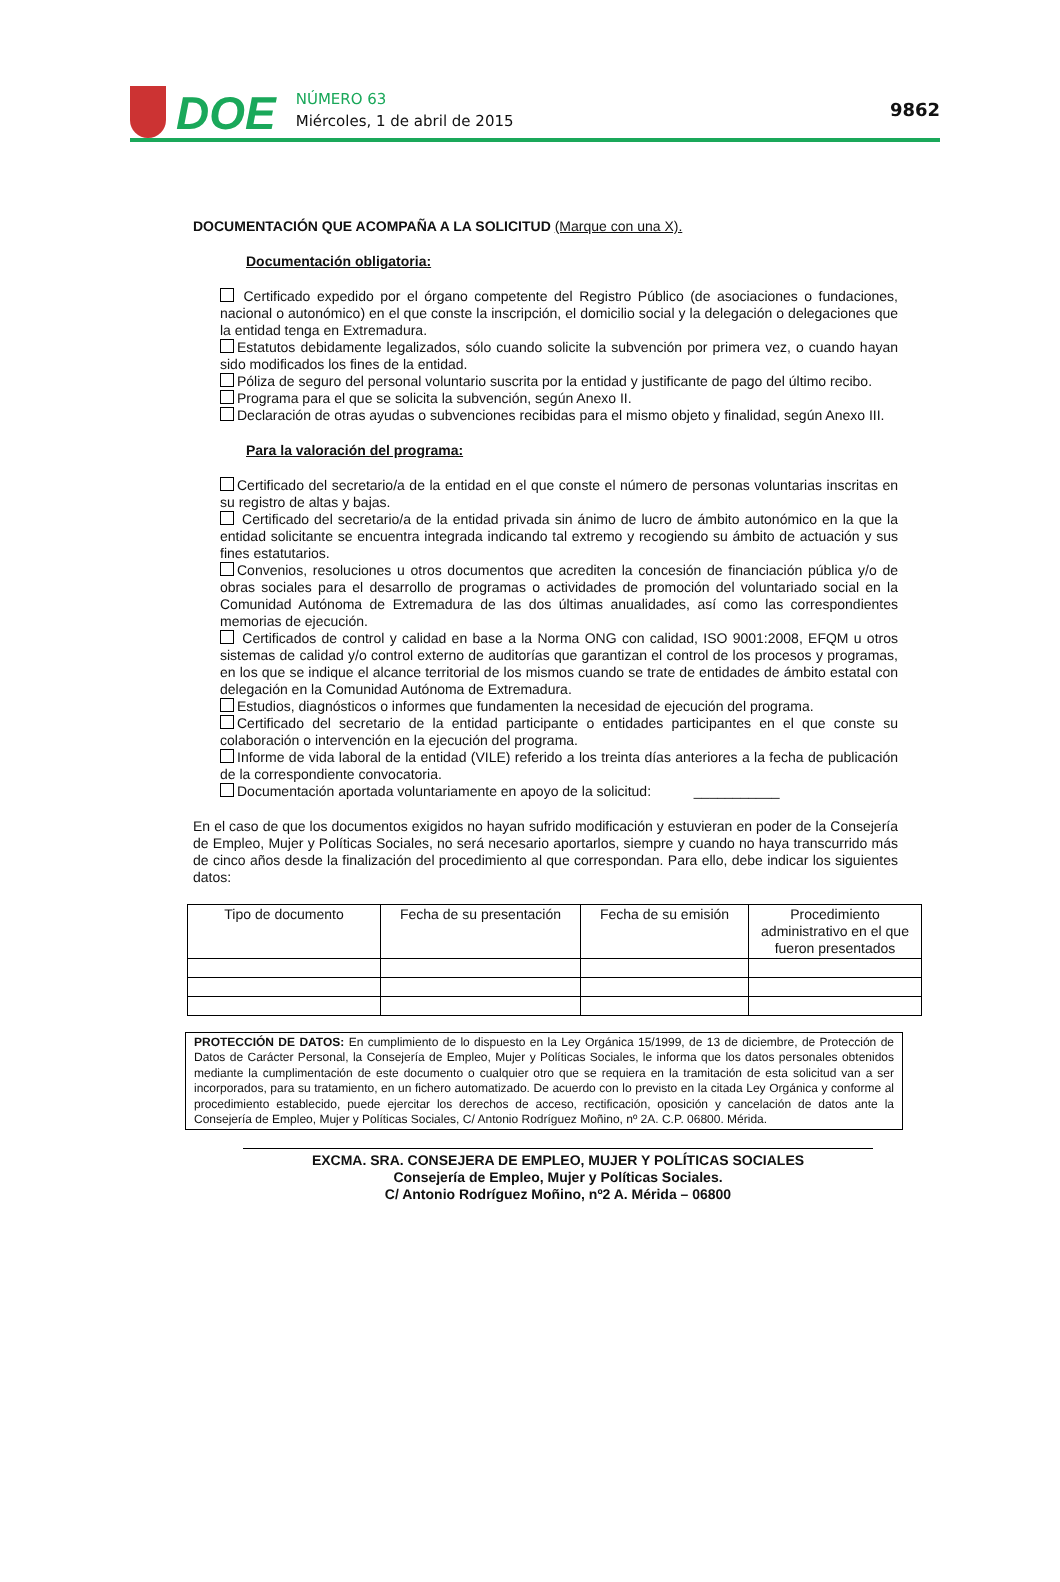DOE
NÚMERO 63
Miércoles, 1 de abril de 2015
9862
DOCUMENTACIÓN QUE ACOMPAÑA A LA SOLICITUD (Marque con una X).
Documentación obligatoria:
Certificado expedido por el órgano competente del Registro Público (de asociaciones o fundaciones, nacional o autonómico) en el que conste la inscripción, el domicilio social y la delegación o delegaciones que la entidad tenga en Extremadura.
Estatutos debidamente legalizados, sólo cuando solicite la subvención por primera vez, o cuando hayan sido modificados los fines de la entidad.
Póliza de seguro del personal voluntario suscrita por la entidad y justificante de pago del último recibo.
Programa para el que se solicita la subvención, según Anexo II.
Declaración de otras ayudas o subvenciones recibidas para el mismo objeto y finalidad, según Anexo III.
Para la valoración del programa:
Certificado del secretario/a de la entidad en el que conste el número de personas voluntarias inscritas en su registro de altas y bajas.
Certificado del secretario/a de la entidad privada sin ánimo de lucro de ámbito autonómico en la que la entidad solicitante se encuentra integrada indicando tal extremo y recogiendo su ámbito de actuación y sus fines estatutarios.
Convenios, resoluciones u otros documentos que acrediten la concesión de financiación pública y/o de obras sociales para el desarrollo de programas o actividades de promoción del voluntariado social en la Comunidad Autónoma de Extremadura de las dos últimas anualidades, así como las correspondientes memorias de ejecución.
Certificados de control y calidad en base a la Norma ONG con calidad, ISO 9001:2008, EFQM u otros sistemas de calidad y/o control externo de auditorías que garantizan el control de los procesos y programas, en los que se indique el alcance territorial de los mismos cuando se trate de entidades de ámbito estatal con delegación en la Comunidad Autónoma de Extremadura.
Estudios, diagnósticos o informes que fundamenten la necesidad de ejecución del programa.
Certificado del secretario de la entidad participante o entidades participantes en el que conste su colaboración o intervención en la ejecución del programa.
Informe de vida laboral de la entidad (VILE) referido a los treinta días anteriores a la fecha de publicación de la correspondiente convocatoria.
Documentación aportada voluntariamente en apoyo de la solicitud: ___________
En el caso de que los documentos exigidos no hayan sufrido modificación y estuvieran en poder de la Consejería de Empleo, Mujer y Políticas Sociales, no será necesario aportarlos, siempre y cuando no haya transcurrido más de cinco años desde la finalización del procedimiento al que correspondan. Para ello, debe indicar los siguientes datos:
| Tipo de documento | Fecha de su presentación | Fecha de su emisión | Procedimiento administrativo en el que fueron presentados |
| --- | --- | --- | --- |
PROTECCIÓN DE DATOS: En cumplimiento de lo dispuesto en la Ley Orgánica 15/1999, de 13 de diciembre, de Protección de Datos de Carácter Personal, la Consejería de Empleo, Mujer y Políticas Sociales, le informa que los datos personales obtenidos mediante la cumplimentación de este documento o cualquier otro que se requiera en la tramitación de esta solicitud van a ser incorporados, para su tratamiento, en un fichero automatizado. De acuerdo con lo previsto en la citada Ley Orgánica y conforme al procedimiento establecido, puede ejercitar los derechos de acceso, rectificación, oposición y cancelación de datos ante la Consejería de Empleo, Mujer y Políticas Sociales, C/ Antonio Rodríguez Moñino, nº 2A. C.P. 06800. Mérida.
EXCMA. SRA. CONSEJERA DE EMPLEO, MUJER Y POLÍTICAS SOCIALES
Consejería de Empleo, Mujer y Políticas Sociales.
C/ Antonio Rodríguez Moñino, nº2 A. Mérida – 06800